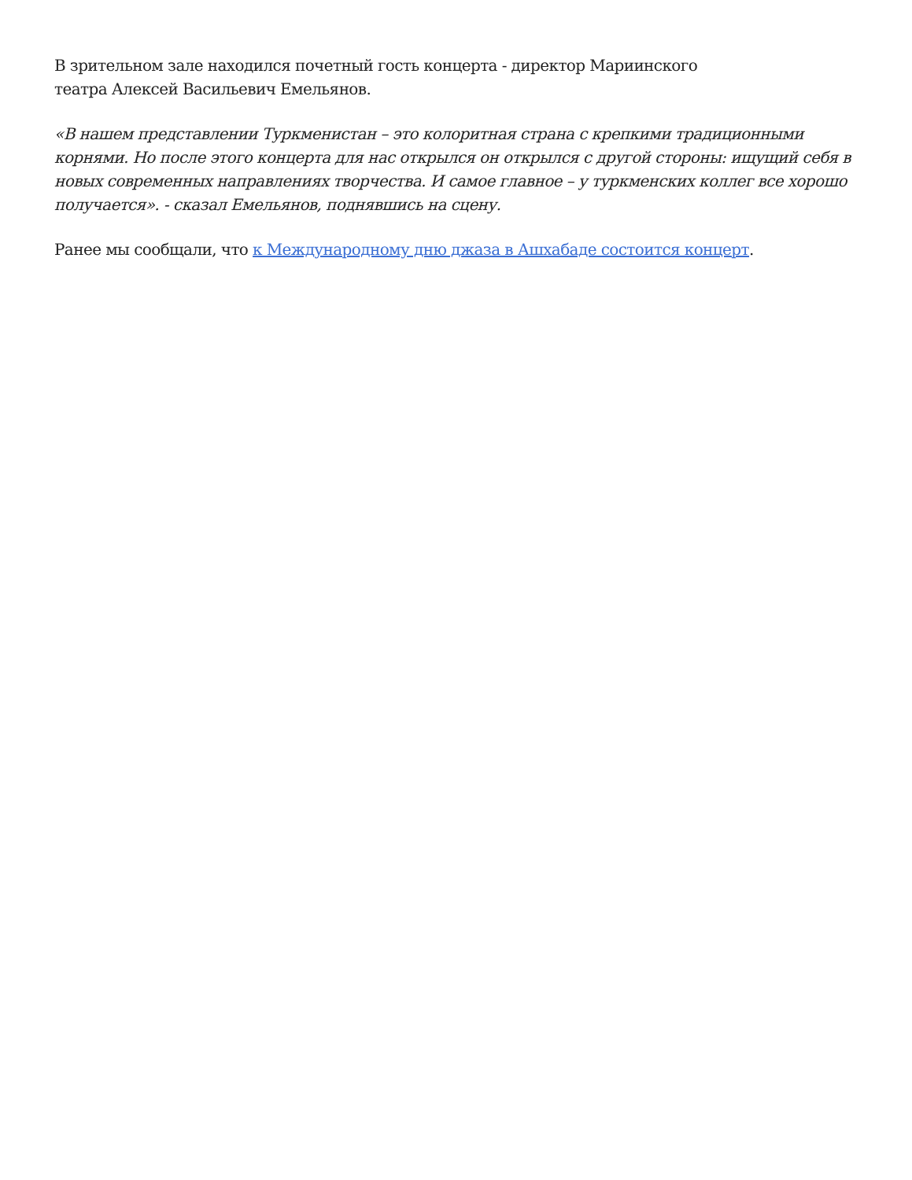В зрительном зале находился почетный гость концерта - директор Мариинского
театра Алексей Васильевич Емельянов.
«В нашем представлении Туркменистан – это колоритная страна с крепкими традиционными корнями. Но после этого концерта для нас открылся он открылся с другой стороны: ищущий себя в новых современных направлениях творчества. И самое главное – у туркменских коллег все хорошо получается». - сказал Емельянов, поднявшись на сцену.
Ранее мы сообщали, что к Международному дню джаза в Ашхабаде состоится концерт.